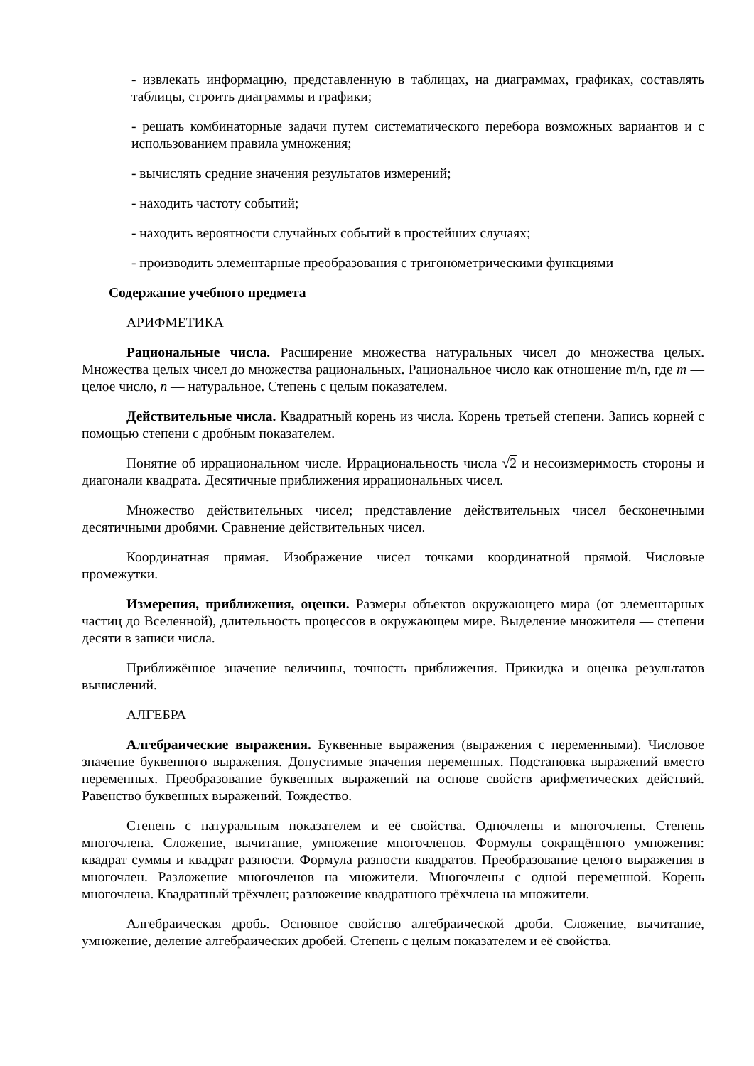- извлекать информацию, представленную в таблицах, на диаграммах, графиках, составлять таблицы, строить диаграммы и графики;
- решать комбинаторные задачи путем систематического перебора возможных вариантов и с использованием правила умножения;
- вычислять средние значения результатов измерений;
- находить частоту событий;
- находить вероятности случайных событий в простейших случаях;
- производить элементарные преобразования с тригонометрическими функциями
Содержание учебного предмета
АРИФМЕТИКА
Рациональные числа. Расширение множества натуральных чисел до множества целых. Множества целых чисел до множества рациональных. Рациональное число как отношение m/n, где m — целое число, n — натуральное. Степень с целым показателем.
Действительные числа. Квадратный корень из числа. Корень третьей степени. Запись корней с помощью степени с дробным показателем.
Понятие об иррациональном числе. Иррациональность числа √2 и несоизмеримость стороны и диагонали квадрата. Десятичные приближения иррациональных чисел.
Множество действительных чисел; представление действительных чисел бесконечными десятичными дробями. Сравнение действительных чисел.
Координатная прямая. Изображение чисел точками координатной прямой. Числовые промежутки.
Измерения, приближения, оценки. Размеры объектов окружающего мира (от элементарных частиц до Вселенной), длительность процессов в окружающем мире. Выделение множителя — степени десяти в записи числа.
Приближённое значение величины, точность приближения. Прикидка и оценка результатов вычислений.
АЛГЕБРА
Алгебраические выражения. Буквенные выражения (выражения с переменными). Числовое значение буквенного выражения. Допустимые значения переменных. Подстановка выражений вместо переменных. Преобразование буквенных выражений на основе свойств арифметических действий. Равенство буквенных выражений. Тождество.
Степень с натуральным показателем и её свойства. Одночлены и многочлены. Степень многочлена. Сложение, вычитание, умножение многочленов. Формулы сокращённого умножения: квадрат суммы и квадрат разности. Формула разности квадратов. Преобразование целого выражения в многочлен. Разложение многочленов на множители. Многочлены с одной переменной. Корень многочлена. Квадратный трёхчлен; разложение квадратного трёхчлена на множители.
Алгебраическая дробь. Основное свойство алгебраической дроби. Сложение, вычитание, умножение, деление алгебраических дробей. Степень с целым показателем и её свойства.